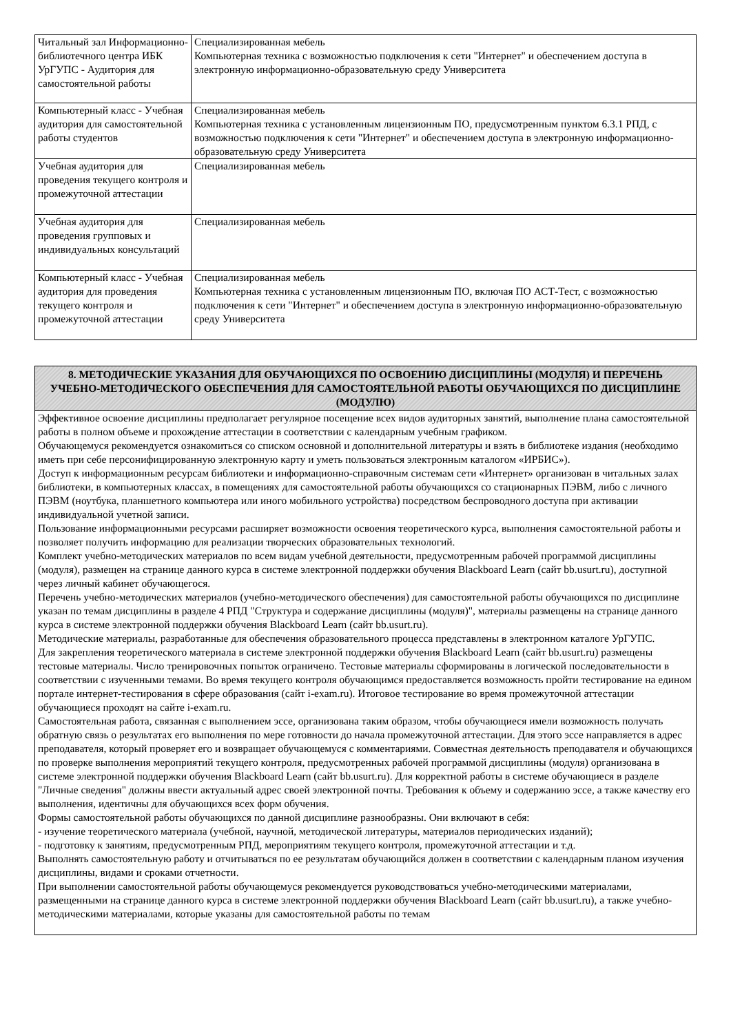| Читальный зал Информационно-библиотечного центра ИБК УрГУПС - Аудитория для самостоятельной работы | Специализированная мебель Компьютерная техника с возможностью подключения к сети "Интернет" и обеспечением доступа в электронную информационно-образовательную среду Университета |
| Компьютерный класс - Учебная аудитория для самостоятельной работы студентов | Специализированная мебель Компьютерная техника с установленным лицензионным ПО, предусмотренным пунктом 6.3.1 РПД, с возможностью подключения к сети "Интернет" и обеспечением доступа в электронную информационно-образовательную среду Университета |
| Учебная аудитория для проведения текущего контроля и промежуточной аттестации | Специализированная мебель |
| Учебная аудитория для проведения групповых и индивидуальных консультаций | Специализированная мебель |
| Компьютерный класс - Учебная аудитория для проведения текущего контроля и промежуточной аттестации | Специализированная мебель Компьютерная техника с установленным лицензионным ПО, включая ПО АСТ-Тест, с возможностью подключения к сети "Интернет" и обеспечением доступа в электронную информационно-образовательную среду Университета |
| 8. МЕТОДИЧЕСКИЕ УКАЗАНИЯ ДЛЯ ОБУЧАЮЩИХСЯ ПО ОСВОЕНИЮ ДИСЦИПЛИНЫ (МОДУЛЯ) И ПЕРЕЧЕНЬ УЧЕБНО-МЕТОДИЧЕСКОГО ОБЕСПЕЧЕНИЯ ДЛЯ САМОСТОЯТЕЛЬНОЙ РАБОТЫ ОБУЧАЮЩИХСЯ ПО ДИСЦИПЛИНЕ (МОДУЛЮ) |
| Эффективное освоение дисциплины предполагает регулярное посещение всех видов аудиторных занятий, выполнение плана самостоятельной работы в полном объеме и прохождение аттестации в соответствии с календарным учебным графиком. Обучающемуся рекомендуется ознакомиться со списком основной и дополнительной литературы и взять в библиотеке издания (необходимо иметь при себе персонифицированную электронную карту и уметь пользоваться электронным каталогом «ИРБИС»). Доступ к информационным ресурсам библиотеки и информационно-справочным системам сети «Интернет» организован в читальных залах библиотеки, в компьютерных классах, в помещениях для самостоятельной работы обучающихся со стационарных ПЭВМ, либо с личного ПЭВМ (ноутбука, планшетного компьютера или иного мобильного устройства) посредством беспроводного доступа при активации индивидуальной учетной записи. Пользование информационными ресурсами расширяет возможности освоения теоретического курса, выполнения самостоятельной работы и позволяет получить информацию для реализации творческих образовательных технологий. Комплект учебно-методических материалов по всем видам учебной деятельности, предусмотренным рабочей программой дисциплины (модуля), размещен на странице данного курса в системе электронной поддержки обучения Blackboard Learn (сайт bb.usurt.ru), доступной через личный кабинет обучающегося. Перечень учебно-методических материалов (учебно-методического обеспечения) для самостоятельной работы обучающихся по дисциплине указан по темам дисциплины в разделе 4 РПД "Структура и содержание дисциплины (модуля)", материалы размещены на странице данного курса в системе электронной поддержки обучения Blackboard Learn (сайт bb.usurt.ru). Методические материалы, разработанные для обеспечения образовательного процесса представлены в электронном каталоге УрГУПС. Для закрепления теоретического материала в системе электронной поддержки обучения Blackboard Learn (сайт bb.usurt.ru) размещены тестовые материалы. Число тренировочных попыток ограничено. Тестовые материалы сформированы в логической последовательности в соответствии с изученными темами. Во время текущего контроля обучающимся предоставляется возможность пройти тестирование на едином портале интернет-тестирования в сфере образования (сайт i-exam.ru). Итоговое тестирование во время промежуточной аттестации обучающиеся проходят на сайте i-exam.ru. Самостоятельная работа, связанная с выполнением эссе, организована таким образом, чтобы обучающиеся имели возможность получать обратную связь о результатах его выполнения по мере готовности до начала промежуточной аттестации. Для этого эссе направляется в адрес преподавателя, который проверяет его и возвращает обучающемуся с комментариями. Совместная деятельность преподавателя и обучающихся по проверке выполнения мероприятий текущего контроля, предусмотренных рабочей программой дисциплины (модуля) организована в системе электронной поддержки обучения Blackboard Learn (сайт bb.usurt.ru). Для корректной работы в системе обучающиеся в разделе "Личные сведения" должны ввести актуальный адрес своей электронной почты. Требования к объему и содержанию эссе, а также качеству его выполнения, идентичны для обучающихся всех форм обучения. Формы самостоятельной работы обучающихся по данной дисциплине разнообразны. Они включают в себя: - изучение теоретического материала (учебной, научной, методической литературы, материалов периодических изданий); - подготовку к занятиям, предусмотренным РПД, мероприятиям текущего контроля, промежуточной аттестации и т.д. Выполнять самостоятельную работу и отчитываться по ее результатам обучающийся должен в соответствии с календарным планом изучения дисциплины, видами и сроками отчетности. При выполнении самостоятельной работы обучающемуся рекомендуется руководствоваться учебно-методическими материалами, размещенными на странице данного курса в системе электронной поддержки обучения Blackboard Learn (сайт bb.usurt.ru), а также учебно-методическими материалами, которые указаны для самостоятельной работы по темам |